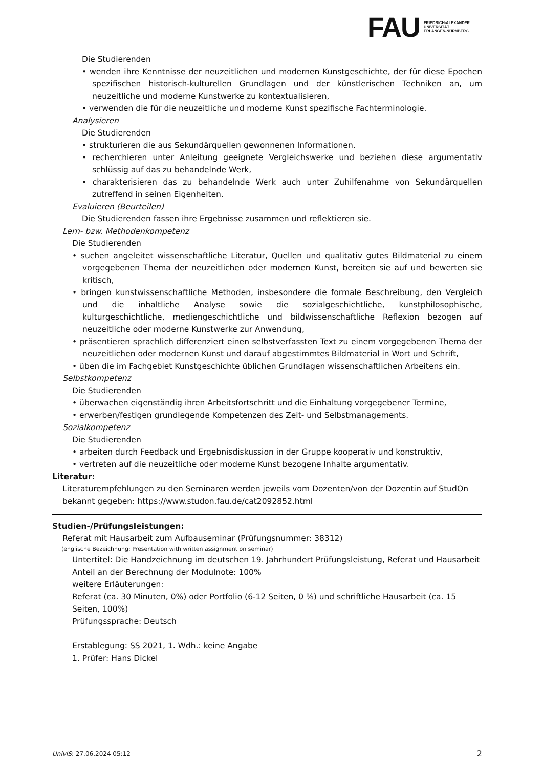FAU
FRIEDRICH-ALEXANDER
UNIVERSITÄT
ERLANGEN-NÜRNBERG
Die Studierenden
• wenden ihre Kenntnisse der neuzeitlichen und modernen Kunstgeschichte, der für diese Epochen spezifischen historisch-kulturellen Grundlagen und der künstlerischen Techniken an, um neuzeitliche und moderne Kunstwerke zu kontextualisieren,
• verwenden die für die neuzeitliche und moderne Kunst spezifische Fachterminologie.
Analysieren
Die Studierenden
• strukturieren die aus Sekundärquellen gewonnenen Informationen.
• recherchieren unter Anleitung geeignete Vergleichswerke und beziehen diese argumentativ schlüssig auf das zu behandelnde Werk,
• charakterisieren das zu behandelnde Werk auch unter Zuhilfenahme von Sekundärquellen zutreffend in seinen Eigenheiten.
Evaluieren (Beurteilen)
Die Studierenden fassen ihre Ergebnisse zusammen und reflektieren sie.
Lern- bzw. Methodenkompetenz
Die Studierenden
• suchen angeleitet wissenschaftliche Literatur, Quellen und qualitativ gutes Bildmaterial zu einem vorgegebenen Thema der neuzeitlichen oder modernen Kunst, bereiten sie auf und bewerten sie kritisch,
• bringen kunstwissenschaftliche Methoden, insbesondere die formale Beschreibung, den Vergleich und die inhaltliche Analyse sowie die sozialgeschichtliche, kunstphilosophische, kulturgeschichtliche, mediengeschichtliche und bildwissenschaftliche Reflexion bezogen auf neuzeitliche oder moderne Kunstwerke zur Anwendung,
• präsentieren sprachlich differenziert einen selbstverfassten Text zu einem vorgegebenen Thema der neuzeitlichen oder modernen Kunst und darauf abgestimmtes Bildmaterial in Wort und Schrift,
• üben die im Fachgebiet Kunstgeschichte üblichen Grundlagen wissenschaftlichen Arbeitens ein.
Selbstkompetenz
Die Studierenden
• überwachen eigenständig ihren Arbeitsfortschritt und die Einhaltung vorgegebener Termine,
• erwerben/festigen grundlegende Kompetenzen des Zeit- und Selbstmanagements.
Sozialkompetenz
Die Studierenden
• arbeiten durch Feedback und Ergebnisdiskussion in der Gruppe kooperativ und konstruktiv,
• vertreten auf die neuzeitliche oder moderne Kunst bezogene Inhalte argumentativ.
Literatur:
Literaturempfehlungen zu den Seminaren werden jeweils vom Dozenten/von der Dozentin auf StudOn bekannt gegeben: https://www.studon.fau.de/cat2092852.html
Studien-/Prüfungsleistungen:
Referat mit Hausarbeit zum Aufbauseminar (Prüfungsnummer: 38312)
(englische Bezeichnung: Presentation with written assignment on seminar)
Untertitel: Die Handzeichnung im deutschen 19. Jahrhundert Prüfungsleistung, Referat und Hausarbeit
Anteil an der Berechnung der Modulnote: 100%
weitere Erläuterungen:
Referat (ca. 30 Minuten, 0%) oder Portfolio (6-12 Seiten, 0 %) und schriftliche Hausarbeit (ca. 15 Seiten, 100%)
Prüfungssprache: Deutsch
Erstablegung: SS 2021, 1. Wdh.: keine Angabe
1. Prüfer: Hans Dickel
UnivIS: 27.06.2024 05:12 2